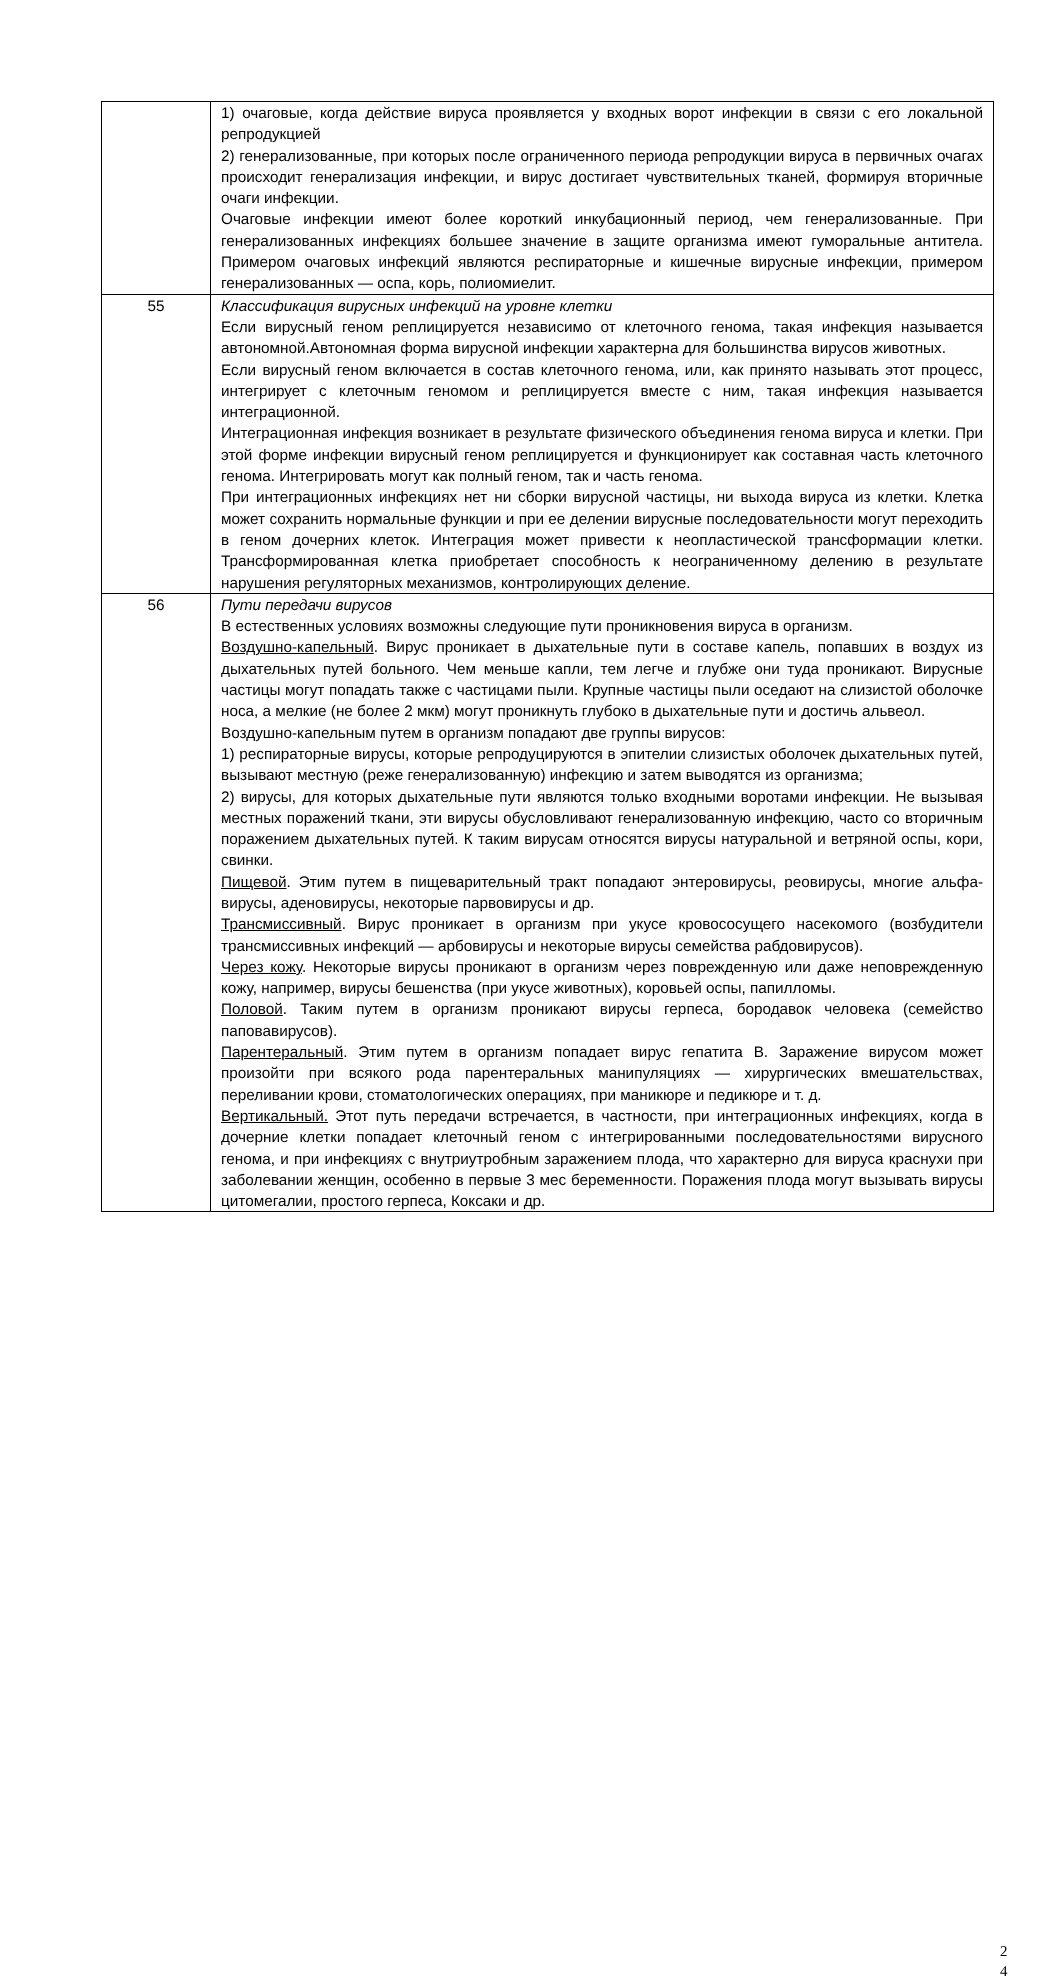| | 1) очаговые, когда действие вируса проявляется у входных ворот инфекции в связи с его локальной репродукцией 2) генерализованные, при которых после ограниченного периода репродукции вируса в первичных очагах происходит генерализация инфекции, и вирус достигает чувствительных тканей, формируя вторичные очаги инфекции. Очаговые инфекции имеют более короткий инкубационный период, чем генерализованные. При генерализованных инфекциях большее значение в защите организма имеют гуморальные антитела. Примером очаговых инфекций являются респираторные и кишечные вирусные инфекции, примером генерализованных — оспа, корь, полиомиелит. |
| 55 | Классификация вирусных инфекций на уровне клетки Если вирусный геном реплицируется независимо от клеточного генома, такая инфекция называется автономной.Автономная форма вирусной инфекции характерна для большинства вирусов животных. Если вирусный геном включается в состав клеточного генома, или, как принято называть этот процесс, интегрирует с клеточным геномом и реплицируется вместе с ним, такая инфекция называется интеграционной. Интеграционная инфекция возникает в результате физического объединения генома вируса и клетки. При этой форме инфекции вирусный геном реплицируется и функционирует как составная часть клеточного генома. Интегрировать могут как полный геном, так и часть генома. При интеграционных инфекциях нет ни сборки вирусной частицы, ни выхода вируса из клетки. Клетка может сохранить нормальные функции и при ее делении вирусные последовательности могут переходить в геном дочерних клеток. Интеграция может привести к неопластической трансформации клетки. Трансформированная клетка приобретает способность к неограниченному делению в результате нарушения регуляторных механизмов, контролирующих деление. |
| 56 | Пути передачи вирусов В естественных условиях возможны следующие пути проникновения вируса в организм. Воздушно-капельный . Вирус проникает в дыхательные пути в составе капель, попавших в воздух из дыхательных путей больного. Чем меньше капли, тем легче и глубже они туда проникают. Вирусные частицы могут попадать также с частицами пыли. Крупные частицы пыли оседают на слизистой оболочке носа, а мелкие (не более 2 мкм) могут проникнуть глубоко в дыхательные пути и достичь альвеол. Воздушно-капельным путем в организм попадают две группы вирусов: 1) респираторные вирусы, которые репродуцируются в эпителии слизистых оболочек дыхательных путей, вызывают местную (реже генерализованную) инфекцию и затем выводятся из организма; 2) вирусы, для которых дыхательные пути являются только входными воротами инфекции. Не вызывая местных поражений ткани, эти вирусы обусловливают генерализованную инфекцию, часто со вторичным поражением дыхательных путей. К таким вирусам относятся вирусы натуральной и ветряной оспы, кори, свинки. Пищевой . Этим путем в пищеварительный тракт попадают энтеровирусы, реовирусы, многие альфа-вирусы, аденовирусы, некоторые парвовирусы и др. Трансмиссивный . Вирус проникает в организм при укусе кровососущего насекомого (возбудители трансмиссивных инфекций — арбовирусы и некоторые вирусы семейства рабдовирусов). Через кожу . Некоторые вирусы проникают в организм через поврежденную или даже неповрежденную кожу, например, вирусы бешенства (при укусе животных), коровьей оспы, папилломы. Половой . Таким путем в организм проникают вирусы герпеса, бородавок человека (семейство паповавирусов). Парентеральный . Этим путем в организм попадает вирус гепатита В. Заражение вирусом может произойти при всякого рода парентеральных манипуляциях — хирургических вмешательствах, переливании крови, стоматологических операциях, при маникюре и педикюре и т. д. Вертикальный. Этот путь передачи встречается, в частности, при интеграционных инфекциях, когда в дочерние клетки попадает клеточный геном с интегрированными последовательностями вирусного генома, и при инфекциях с внутриутробным заражением плода, что характерно для вируса краснухи при заболевании женщин, особенно в первые 3 мес беременности. Поражения плода могут вызывать вирусы цитомегалии, простого герпеса, Коксаки и др. |
2
4